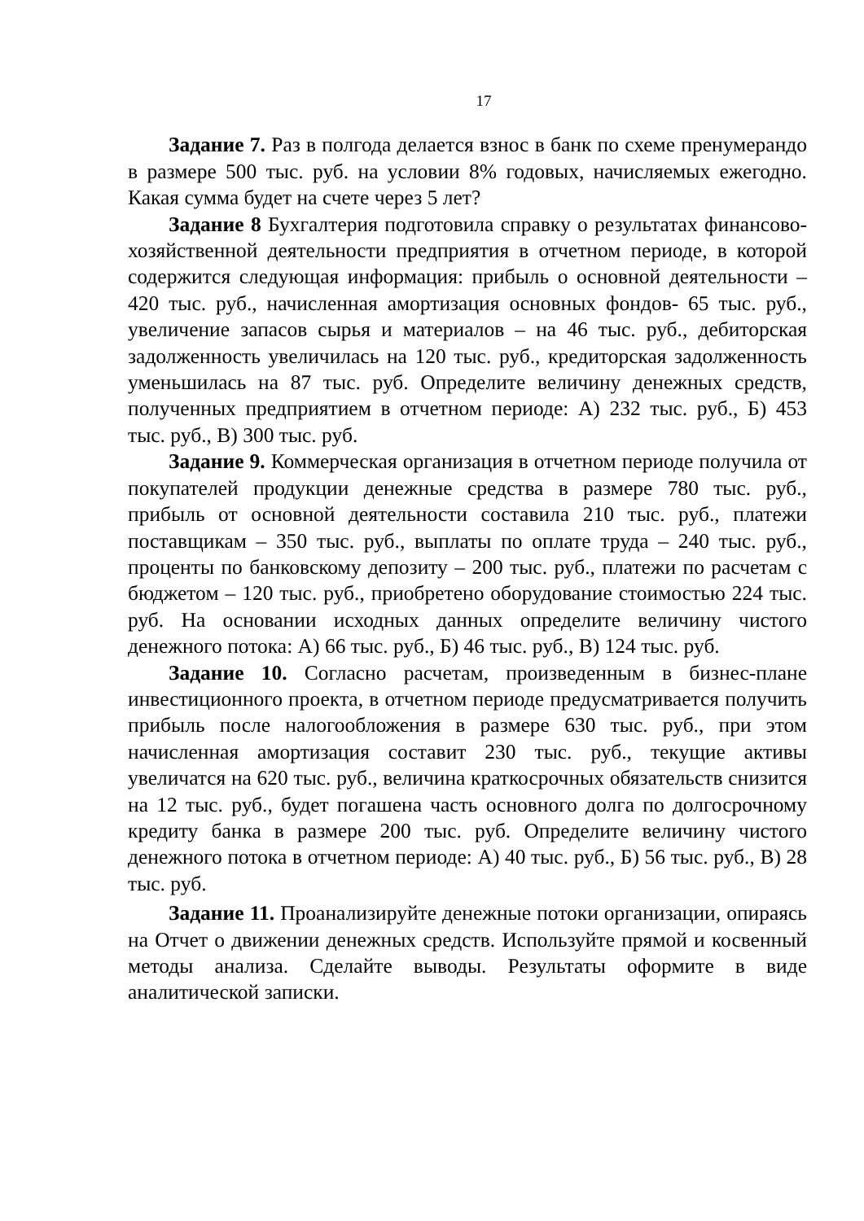17
Задание 7. Раз в полгода делается взнос в банк по схеме пренумерандо в размере 500 тыс. руб. на условии 8% годовых, начисляемых ежегодно. Какая сумма будет на счете через 5 лет?
Задание 8 Бухгалтерия подготовила справку о результатах финансово-хозяйственной деятельности предприятия в отчетном периоде, в которой содержится следующая информация: прибыль о основной деятельности – 420 тыс. руб., начисленная амортизация основных фондов- 65 тыс. руб., увеличение запасов сырья и материалов – на 46 тыс. руб., дебиторская задолженность увеличилась на 120 тыс. руб., кредиторская задолженность уменьшилась на 87 тыс. руб. Определите величину денежных средств, полученных предприятием в отчетном периоде: А) 232 тыс. руб., Б) 453 тыс. руб., В) 300 тыс. руб.
Задание 9. Коммерческая организация в отчетном периоде получила от покупателей продукции денежные средства в размере 780 тыс. руб., прибыль от основной деятельности составила 210 тыс. руб., платежи поставщикам – 350 тыс. руб., выплаты по оплате труда – 240 тыс. руб., проценты по банковскому депозиту – 200 тыс. руб., платежи по расчетам с бюджетом – 120 тыс. руб., приобретено оборудование стоимостью 224 тыс. руб. На основании исходных данных определите величину чистого денежного потока: А) 66 тыс. руб., Б) 46 тыс. руб., В) 124 тыс. руб.
Задание 10. Согласно расчетам, произведенным в бизнес-плане инвестиционного проекта, в отчетном периоде предусматривается получить прибыль после налогообложения в размере 630 тыс. руб., при этом начисленная амортизация составит 230 тыс. руб., текущие активы увеличатся на 620 тыс. руб., величина краткосрочных обязательств снизится на 12 тыс. руб., будет погашена часть основного долга по долгосрочному кредиту банка в размере 200 тыс. руб. Определите величину чистого денежного потока в отчетном периоде: А) 40 тыс. руб., Б) 56 тыс. руб., В) 28 тыс. руб.
Задание 11. Проанализируйте денежные потоки организации, опираясь на Отчет о движении денежных средств. Используйте прямой и косвенный методы анализа. Сделайте выводы. Результаты оформите в виде аналитической записки.